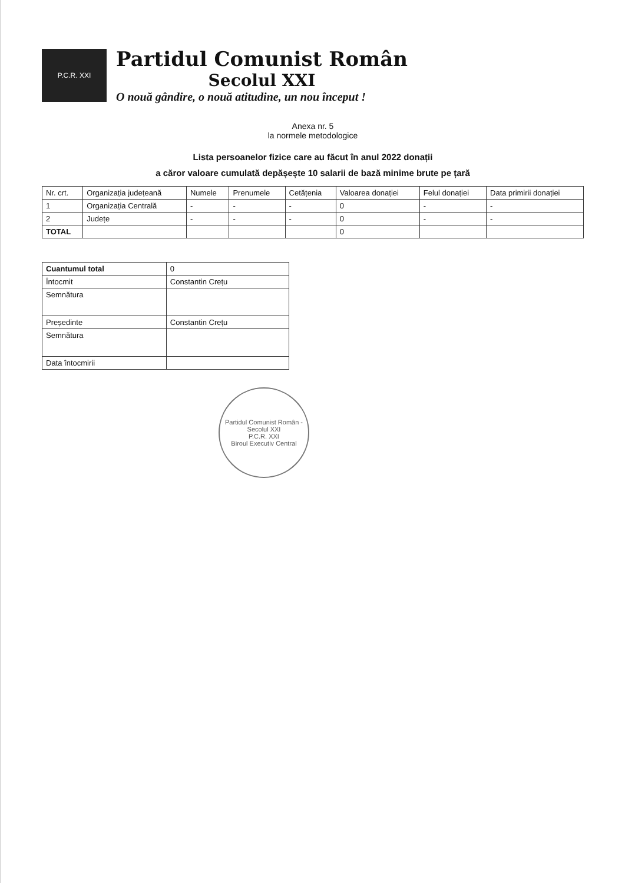P.C.R. XXI
Partidul Comunist Român
Secolul XXI
O nouă gândire, o nouă atitudine, un nou început !
Anexa nr. 5
la normele metodologice
Lista persoanelor fizice care au făcut în anul 2022 donații
a căror valoare cumulată depășește 10 salarii de bază minime brute pe țară
| Nr. crt. | Organizația județeană | Numele | Prenumele | Cetățenia | Valoarea donației | Felul donației | Data primirii donației |
| --- | --- | --- | --- | --- | --- | --- | --- |
| 1 | Organizația Centrală | - | - | - | 0 | - | - |
| 2 | Județe | - | - | - | 0 | - | - |
| TOTAL | | | | | 0 | | |
| Cuantumul total | 0 |
| Întocmit | Constantin Crețu |
| Semnătura | |
| Președinte | Constantin Crețu |
| Semnătura | |
| Data întocmirii | |
Partidul Comunist Român - Secolul XXI
P.C.R. XXI
Biroul Executiv Central